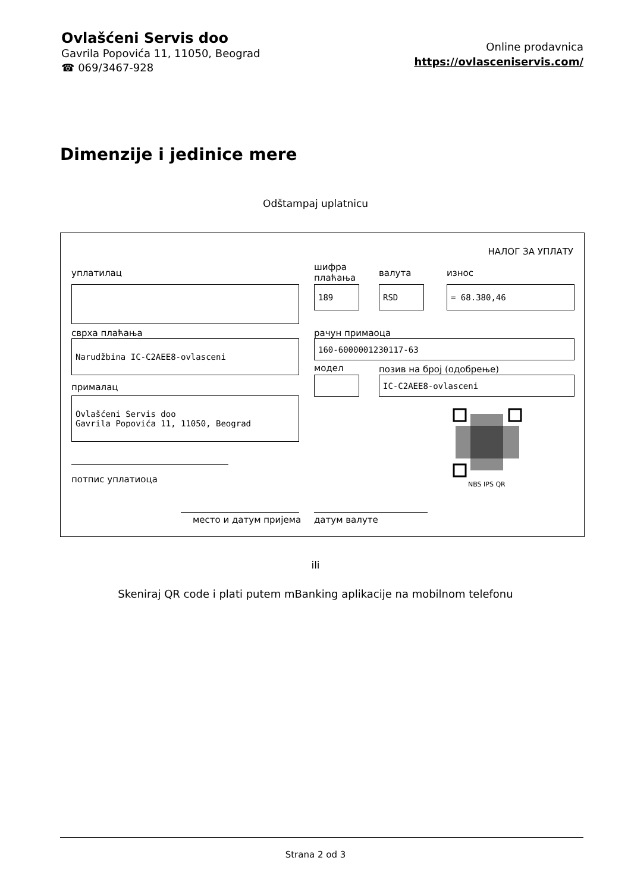Ovlašćeni Servis doo
Gavrila Popovića 11, 11050, Beograd
☎ 069/3467-928
Online prodavnica
https://ovlasceniservis.com/
Dimenzije i jedinice mere
Odštampaj uplatnicu
НАЛОГ ЗА УПЛАТУ
уплатилац
шифра
плаћања
валута износ
189 RSD = 68.380,46
сврха плаћања рачун примаоца
Narudžbina IC-C2AEE8-ovlasceni 160-6000001230117-63
модел позив на број (одобрење)
прималац
IC-C2AEE8-ovlasceni
Ovlašćeni Servis doo
Gavrila Popovića 11, 11050, Beograd
NBS IPS QR
потпис уплатиоца
место и датум пријема датум валуте
ili
Skeniraj QR code i plati putem mBanking aplikacije na mobilnom telefonu
Strana 2 od 3